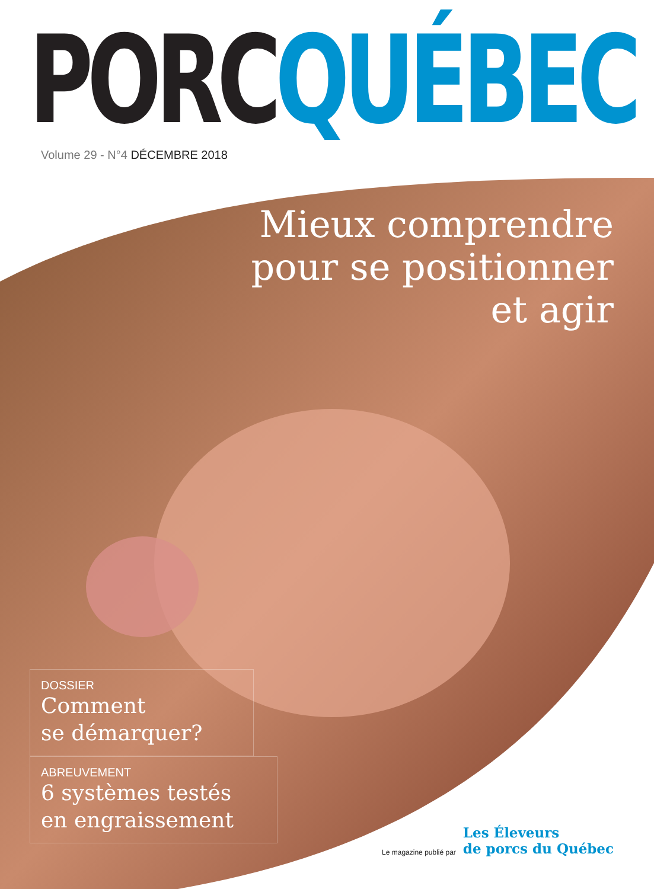PORC QUÉBEC
Volume 29 - N°4 DÉCEMBRE 2018
Mieux comprendre
pour se positionner
et agir
DOSSIER
Comment
se démarquer?
ABREUVEMENT
6 systèmes testés
en engraissement
Le magazine publié par
Les Éleveurs
de porcs du Québec